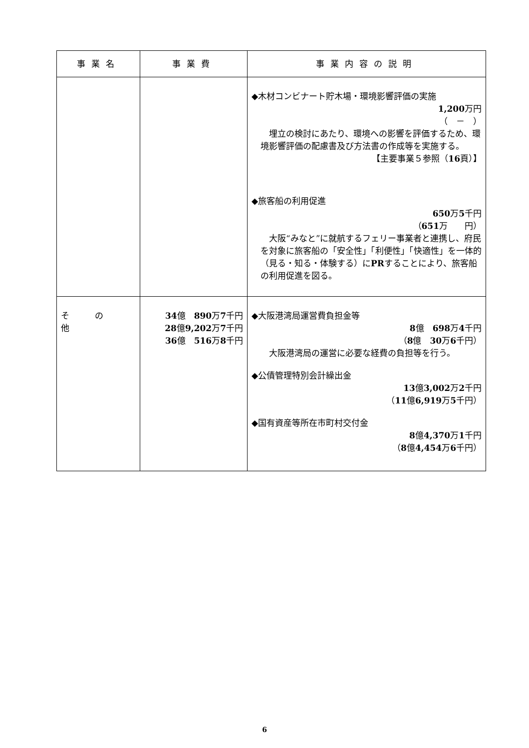| 事業名 | 事業費 | 事業内容の説明 |
| --- | --- | --- |
| | | ◆木材コンビナート貯木場・環境影響評価の実施 1,200 万円 （ － ） 埋立の検討にあたり、環境への影響を評価するため、環境影響評価の配慮書及び方法書の作成等を実施する。 【主要事業５参照（ 16 頁）】 ◆旅客船の利用促進 650 万 5 千円 （ 651 万 円） 大阪“みなと”に就航するフェリー事業者と連携し、府民を対象に旅客船の「安全性」「利便性」「快適性」を一体的（見る・知る・体験する）に PR することにより、旅客船の利用促進を図る。 |
| そ の 他 | 34 億 890 万 7 千円 28 億 9,202 万 7 千円 36 億 516 万 8 千円 | ◆大阪港湾局運営費負担金等 8 億 698 万 4 千円 （ 8 億 30 万 6 千円） 大阪港湾局の運営に必要な経費の負担等を行う。 ◆公債管理特別会計繰出金 13 億 3,002 万 2 千円 （ 11 億 6,919 万 5 千円） ◆国有資産等所在市町村交付金 8 億 4,370 万 1 千円 （ 8 億 4,454 万 6 千円） |
6